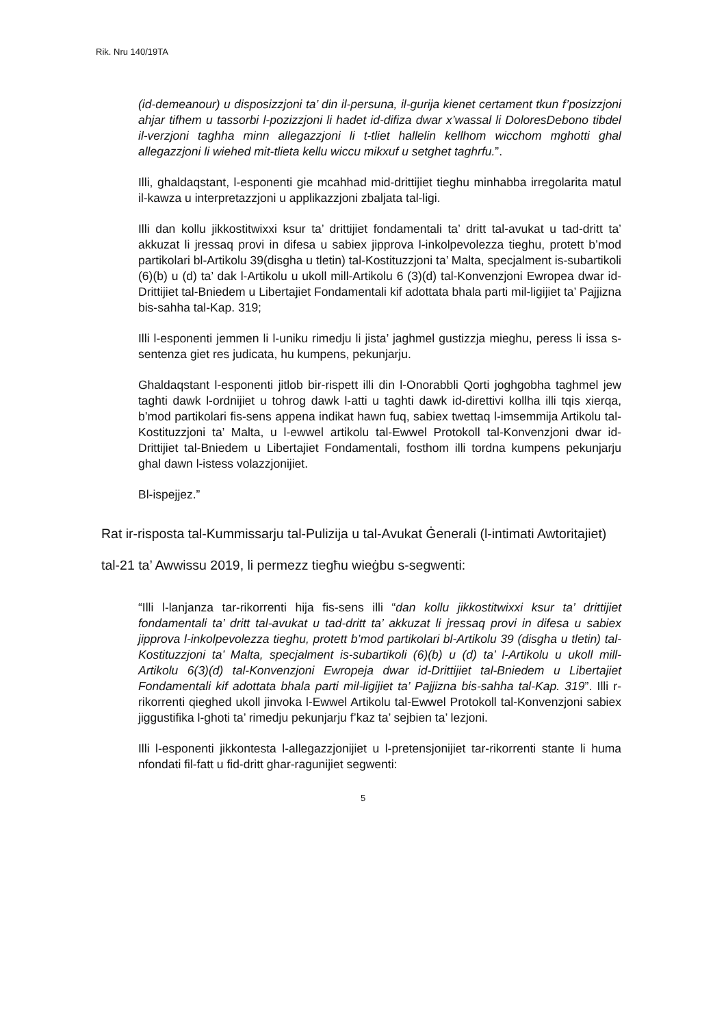Rik. Nru 140/19TA
(id-demeanour) u disposizzjoni ta’ din il-persuna, il-gurija kienet certament tkun f’posizzjoni ahjar tifhem u tassorbi l-pozizzjoni li hadet id-difiza dwar x’wassal li DoloresDebono tibdel il-verzjoni taghha minn allegazzjoni li t-tliet hallelin kellhom wicchom mghotti ghal allegazzjoni li wiehed mit-tlieta kellu wiccu mikxuf u setghet taghrfu.”.
Illi, ghaldaqstant, l-esponenti gie mcahhad mid-drittijiet tieghu minhabba irregolarita matul il-kawza u interpretazzjoni u applikazzjoni zbaljata tal-ligi.
Illi dan kollu jikkostitwixxi ksur ta’ drittijiet fondamentali ta’ dritt tal-avukat u tad-dritt ta’ akkuzat li jressaq provi in difesa u sabiex jipprova l-inkolpevolezza tieghu, protett b’mod partikolari bl-Artikolu 39(disgha u tletin) tal-Kostituzzjoni ta’ Malta, specjalment is-subartikoli (6)(b) u (d) ta’ dak l-Artikolu u ukoll mill-Artikolu 6 (3)(d) tal-Konvenzjoni Ewropea dwar id-Drittijiet tal-Bniedem u Libertajiet Fondamentali kif adottata bhala parti mil-ligijiet ta’ Pajjizna bis-sahha tal-Kap. 319;
Illi l-esponenti jemmen li l-uniku rimedju li jista’ jaghmel gustizzja mieghu, peress li issa s-sentenza giet res judicata, hu kumpens, pekunjarju.
Ghaldaqstant l-esponenti jitlob bir-rispett illi din l-Onorabbli Qorti joghgobha taghmel jew taghti dawk l-ordnijiet u tohrog dawk l-atti u taghti dawk id-direttivi kollha illi tqis xierqa, b’mod partikolari fis-sens appena indikat hawn fuq, sabiex twettaq l-imsemmija Artikolu tal-Kostituzzjoni ta’ Malta, u l-ewwel artikolu tal-Ewwel Protokoll tal-Konvenzjoni dwar id-Drittijiet tal-Bniedem u Libertajiet Fondamentali, fosthom illi tordna kumpens pekunjarju ghal dawn l-istess volazzjonijiet.
Bl-ispejjez.”
Rat ir-risposta tal-Kummissarju tal-Pulizija u tal-Avukat Ġenerali (l-intimati Awtoritajiet) tal-21 ta’ Awwissu 2019, li permezz tiegħu wieġbu s-segwenti:
“Illi l-lanjanza tar-rikorrenti hija fis-sens illi “dan kollu jikkostitwixxi ksur ta’ drittijiet fondamentali ta’ dritt tal-avukat u tad-dritt ta’ akkuzat li jressaq provi in difesa u sabiex jipprova l-inkolpevolezza tieghu, protett b’mod partikolari bl-Artikolu 39 (disgha u tletin) tal-Kostituzzjoni ta’ Malta, specjalment is-subartikoli (6)(b) u (d) ta’ l-Artikolu u ukoll mill-Artikolu 6(3)(d) tal-Konvenzjoni Ewropeja dwar id-Drittijiet tal-Bniedem u Libertajiet Fondamentali kif adottata bhala parti mil-ligijiet ta’ Pajjizna bis-sahha tal-Kap. 319”. Illi r-rikorrenti qieghed ukoll jinvoka l-Ewwel Artikolu tal-Ewwel Protokoll tal-Konvenzjoni sabiex jiggustifika l-ghoti ta’ rimedju pekunjarju f’kaz ta’ sejbien ta’ lezjoni.
Illi l-esponenti jikkontesta l-allegazzjonijiet u l-pretensjonijiet tar-rikorrenti stante li huma nfondati fil-fatt u fid-dritt ghar-ragunijiet segwenti:
5